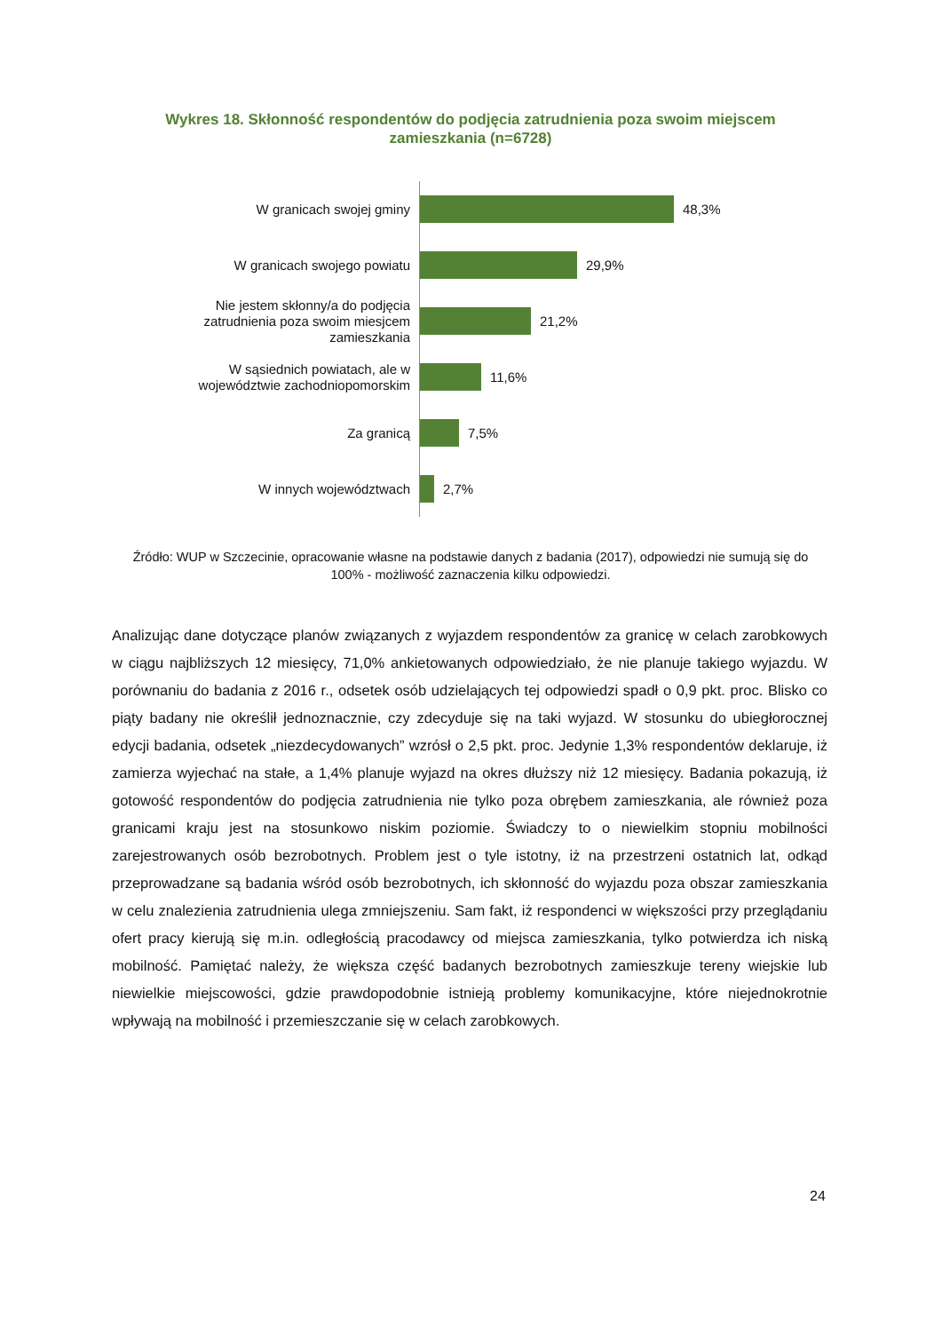Wykres 18. Skłonność respondentów do podjęcia zatrudnienia poza swoim miejscem zamieszkania (n=6728)
W granicach swojej gminy
48,3%
W granicach swojego powiatu
29,9%
Nie jestem skłonny/a do podjęcia zatrudnienia poza swoim miesjcem zamieszkania
21,2%
W sąsiednich powiatach, ale w województwie zachodniopomorskim
11,6%
Za granicą
7,5%
W innych województwach
2,7%
Źródło: WUP w Szczecinie, opracowanie własne na podstawie danych z badania (2017), odpowiedzi nie sumują się do 100% - możliwość zaznaczenia kilku odpowiedzi.
Analizując dane dotyczące planów związanych z wyjazdem respondentów za granicę w celach zarobkowych w ciągu najbliższych 12 miesięcy, 71,0% ankietowanych odpowiedziało, że nie planuje takiego wyjazdu. W porównaniu do badania z 2016 r., odsetek osób udzielających tej odpowiedzi spadł o 0,9 pkt. proc. Blisko co piąty badany nie określił jednoznacznie, czy zdecyduje się na taki wyjazd. W stosunku do ubiegłorocznej edycji badania, odsetek „niezdecydowanych” wzrósł o 2,5 pkt. proc. Jedynie 1,3% respondentów deklaruje, iż zamierza wyjechać na stałe, a 1,4% planuje wyjazd na okres dłuższy niż 12 miesięcy. Badania pokazują, iż gotowość respondentów do podjęcia zatrudnienia nie tylko poza obrębem zamieszkania, ale również poza granicami kraju jest na stosunkowo niskim poziomie. Świadczy to o niewielkim stopniu mobilności zarejestrowanych osób bezrobotnych. Problem jest o tyle istotny, iż na przestrzeni ostatnich lat, odkąd przeprowadzane są badania wśród osób bezrobotnych, ich skłonność do wyjazdu poza obszar zamieszkania w celu znalezienia zatrudnienia ulega zmniejszeniu. Sam fakt, iż respondenci w większości przy przeglądaniu ofert pracy kierują się m.in. odległością pracodawcy od miejsca zamieszkania, tylko potwierdza ich niską mobilność. Pamiętać należy, że większa część badanych bezrobotnych zamieszkuje tereny wiejskie lub niewielkie miejscowości, gdzie prawdopodobnie istnieją problemy komunikacyjne, które niejednokrotnie wpływają na mobilność i przemieszczanie się w celach zarobkowych.
24